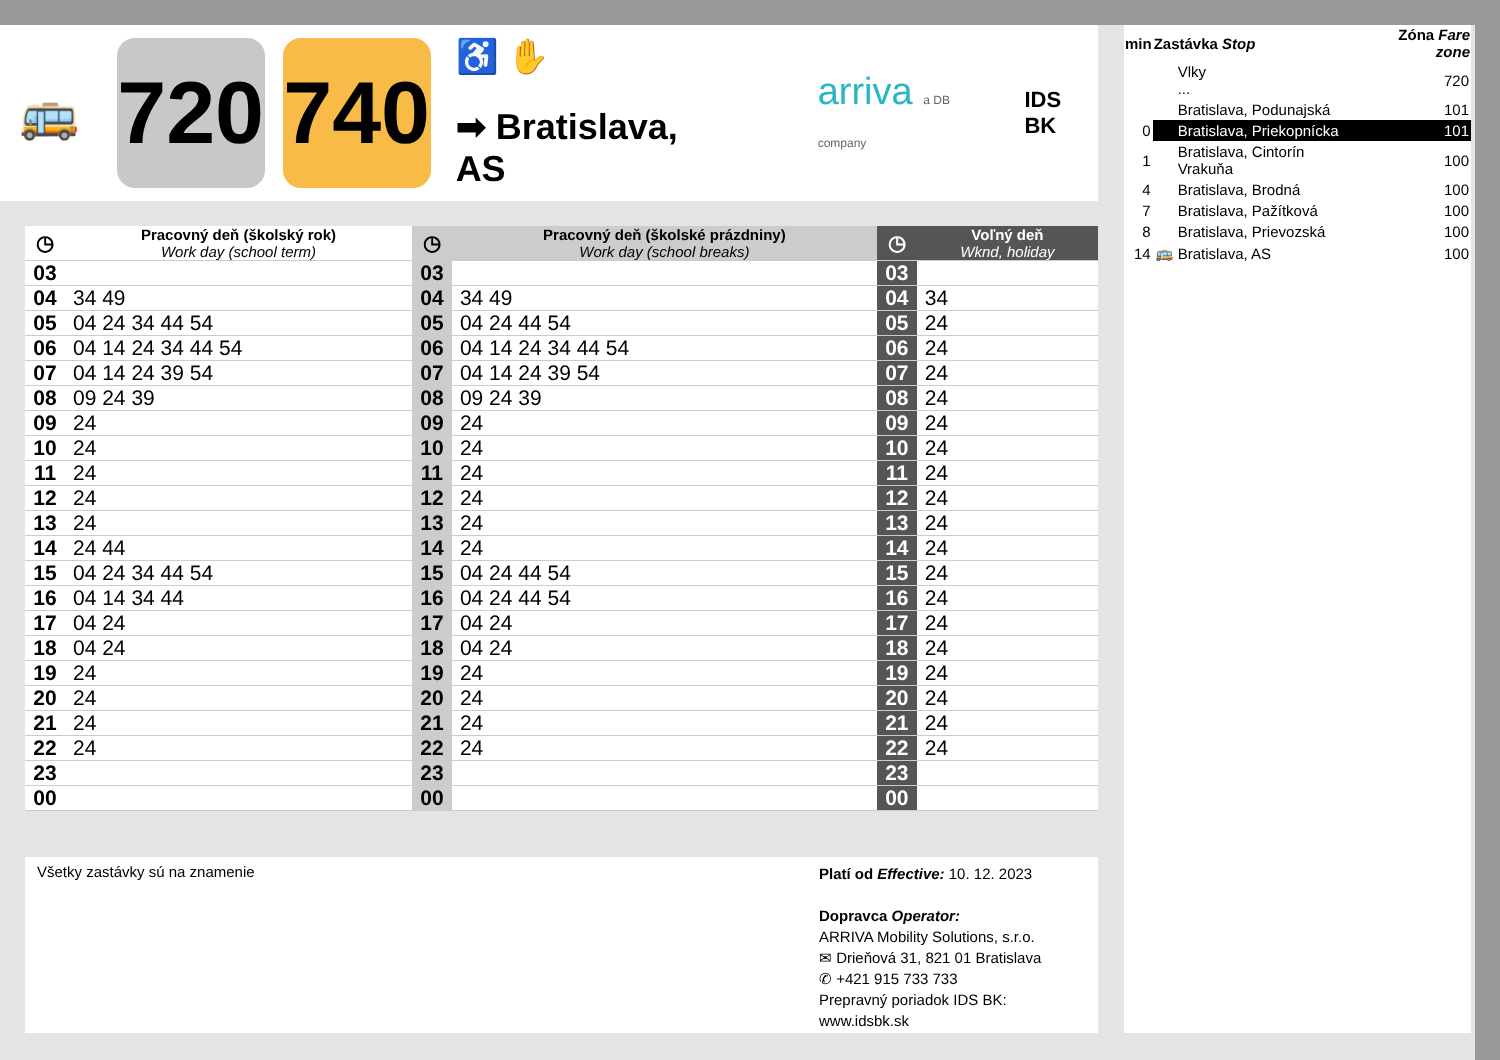🚌
720
740
♿ ✋
➡ Bratislava, AS
arriva a DB company
IDS BK
| ◷ | Pracovný deň (školský rok) Work day (school term) | ◷ | Pracovný deň (školské prázdniny) Work day (school breaks) | ◷ | Voľný deň Wknd, holiday |
| --- | --- | --- | --- | --- | --- |
| 03 | | 03 | | 03 | |
| 04 | 34 49 | 04 | 34 49 | 04 | 34 |
| 05 | 04 24 34 44 54 | 05 | 04 24 44 54 | 05 | 24 |
| 06 | 04 14 24 34 44 54 | 06 | 04 14 24 34 44 54 | 06 | 24 |
| 07 | 04 14 24 39 54 | 07 | 04 14 24 39 54 | 07 | 24 |
| 08 | 09 24 39 | 08 | 09 24 39 | 08 | 24 |
| 09 | 24 | 09 | 24 | 09 | 24 |
| 10 | 24 | 10 | 24 | 10 | 24 |
| 11 | 24 | 11 | 24 | 11 | 24 |
| 12 | 24 | 12 | 24 | 12 | 24 |
| 13 | 24 | 13 | 24 | 13 | 24 |
| 14 | 24 44 | 14 | 24 | 14 | 24 |
| 15 | 04 24 34 44 54 | 15 | 04 24 44 54 | 15 | 24 |
| 16 | 04 14 34 44 | 16 | 04 24 44 54 | 16 | 24 |
| 17 | 04 24 | 17 | 04 24 | 17 | 24 |
| 18 | 04 24 | 18 | 04 24 | 18 | 24 |
| 19 | 24 | 19 | 24 | 19 | 24 |
| 20 | 24 | 20 | 24 | 20 | 24 |
| 21 | 24 | 21 | 24 | 21 | 24 |
| 22 | 24 | 22 | 24 | 22 | 24 |
| 23 | | 23 | | 23 | |
| 00 | | 00 | | 00 | |
| min | Zastávka Stop | | Zóna Fare zone |
| --- | --- | --- | --- |
| | | Vlky ... | 720 |
| | | Bratislava, Podunajská | 101 |
| 0 | | Bratislava, Priekopnícka | 101 |
| 1 | | Bratislava, Cintorín Vrakuňa | 100 |
| 4 | | Bratislava, Brodná | 100 |
| 7 | | Bratislava, Pažítková | 100 |
| 8 | | Bratislava, Prievozská | 100 |
| 14 | 🚌 | Bratislava, AS | 100 |
Všetky zastávky sú na znamenie
Platí od Effective: 10. 12. 2023
Dopravca Operator:
ARRIVA Mobility Solutions, s.r.o.
✉ Drieňová 31, 821 01 Bratislava
✆ +421 915 733 733
Prepravný poriadok IDS BK:
www.idsbk.sk